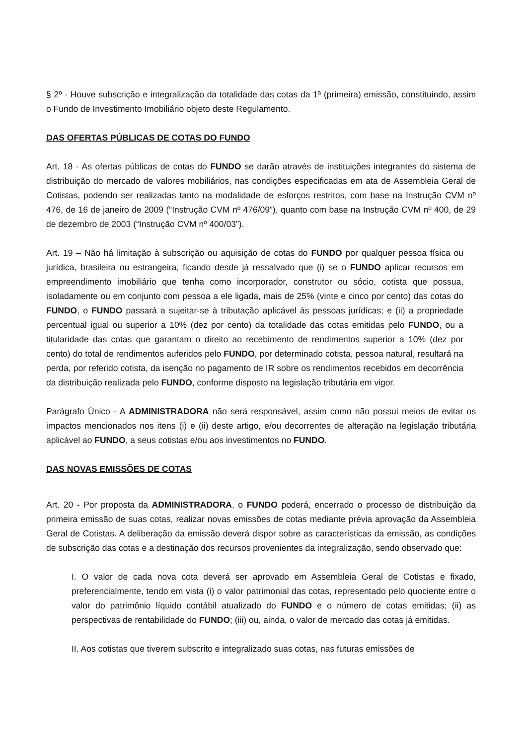§ 2º - Houve subscrição e integralização da totalidade das cotas da 1ª (primeira) emissão, constituindo, assim o Fundo de Investimento Imobiliário objeto deste Regulamento.
DAS OFERTAS PÚBLICAS DE COTAS DO FUNDO
Art. 18 - As ofertas públicas de cotas do FUNDO se darão através de instituições integrantes do sistema de distribuição do mercado de valores mobiliários, nas condições especificadas em ata de Assembleia Geral de Cotistas, podendo ser realizadas tanto na modalidade de esforços restritos, com base na Instrução CVM nº 476, de 16 de janeiro de 2009 (“Instrução CVM nº 476/09”), quanto com base na Instrução CVM nº 400, de 29 de dezembro de 2003 (“Instrução CVM nº 400/03”).
Art. 19 – Não há limitação à subscrição ou aquisição de cotas do FUNDO por qualquer pessoa física ou jurídica, brasileira ou estrangeira, ficando desde já ressalvado que (i) se o FUNDO aplicar recursos em empreendimento imobiliário que tenha como incorporador, construtor ou sócio, cotista que possua, isoladamente ou em conjunto com pessoa a ele ligada, mais de 25% (vinte e cinco por cento) das cotas do FUNDO, o FUNDO passará a sujeitar-se à tributação aplicável às pessoas jurídicas; e (ii) a propriedade percentual igual ou superior a 10% (dez por cento) da totalidade das cotas emitidas pelo FUNDO, ou a titularidade das cotas que garantam o direito ao recebimento de rendimentos superior a 10% (dez por cento) do total de rendimentos auferidos pelo FUNDO, por determinado cotista, pessoa natural, resultará na perda, por referido cotista, da isenção no pagamento de IR sobre os rendimentos recebidos em decorrência da distribuição realizada pelo FUNDO, conforme disposto na legislação tributária em vigor.
Parágrafo Único - A ADMINISTRADORA não será responsável, assim como não possui meios de evitar os impactos mencionados nos itens (i) e (ii) deste artigo, e/ou decorrentes de alteração na legislação tributária aplicável ao FUNDO, a seus cotistas e/ou aos investimentos no FUNDO.
DAS NOVAS EMISSÕES DE COTAS
Art. 20 - Por proposta da ADMINISTRADORA, o FUNDO poderá, encerrado o processo de distribuição da primeira emissão de suas cotas, realizar novas emissões de cotas mediante prévia aprovação da Assembleia Geral de Cotistas. A deliberação da emissão deverá dispor sobre as características da emissão, as condições de subscrição das cotas e a destinação dos recursos provenientes da integralização, sendo observado que:
I. O valor de cada nova cota deverá ser aprovado em Assembleia Geral de Cotistas e fixado, preferencialmente, tendo em vista (i) o valor patrimonial das cotas, representado pelo quociente entre o valor do patrimônio líquido contábil atualizado do FUNDO e o número de cotas emitidas; (ii) as perspectivas de rentabilidade do FUNDO; (iii) ou, ainda, o valor de mercado das cotas já emitidas.
II. Aos cotistas que tiverem subscrito e integralizado suas cotas, nas futuras emissões de